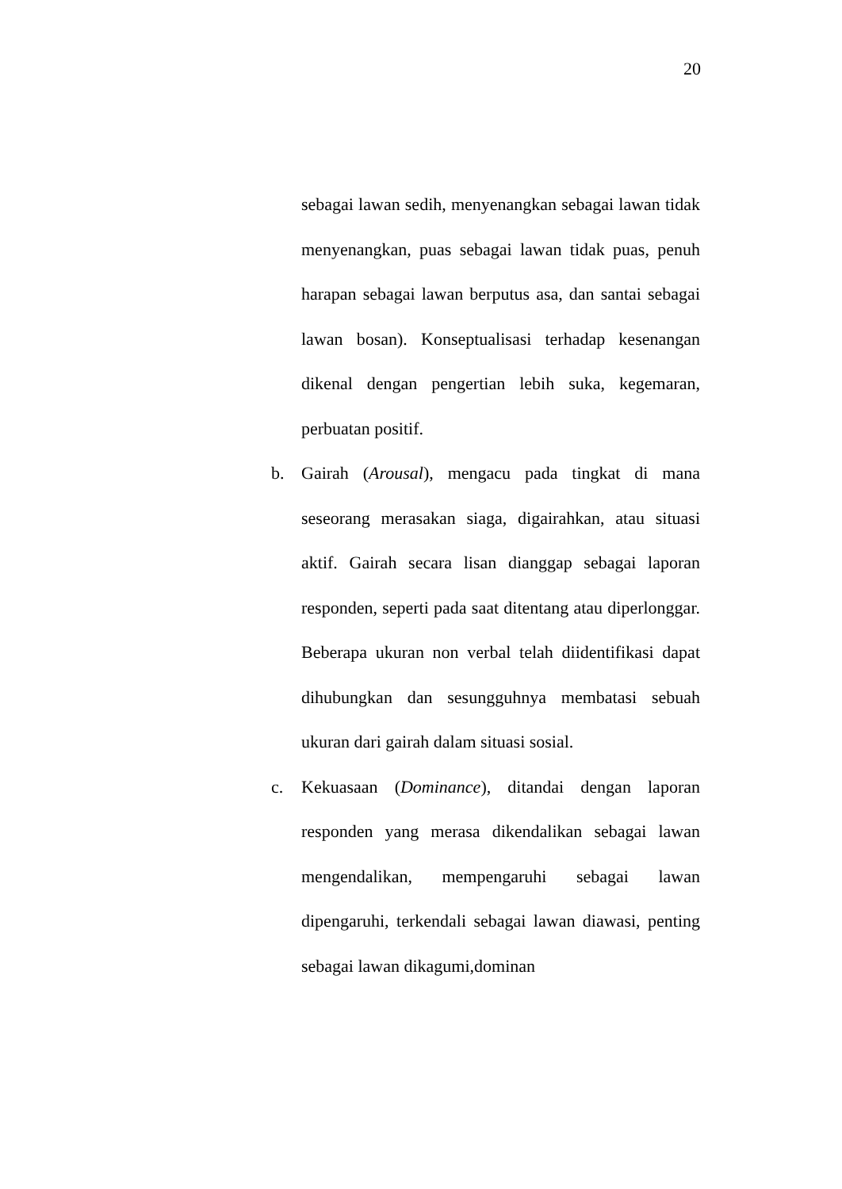20
sebagai lawan sedih, menyenangkan sebagai lawan tidak menyenangkan, puas sebagai lawan tidak puas, penuh harapan sebagai lawan berputus asa, dan santai sebagai lawan bosan). Konseptualisasi terhadap kesenangan dikenal dengan pengertian lebih suka, kegemaran, perbuatan positif.
b. Gairah (Arousal), mengacu pada tingkat di mana seseorang merasakan siaga, digairahkan, atau situasi aktif. Gairah secara lisan dianggap sebagai laporan responden, seperti pada saat ditentang atau diperlonggar. Beberapa ukuran non verbal telah diidentifikasi dapat dihubungkan dan sesungguhnya membatasi sebuah ukuran dari gairah dalam situasi sosial.
c. Kekuasaan (Dominance), ditandai dengan laporan responden yang merasa dikendalikan sebagai lawan mengendalikan, mempengaruhi sebagai lawan dipengaruhi, terkendali sebagai lawan diawasi, penting sebagai lawan dikagumi,dominan